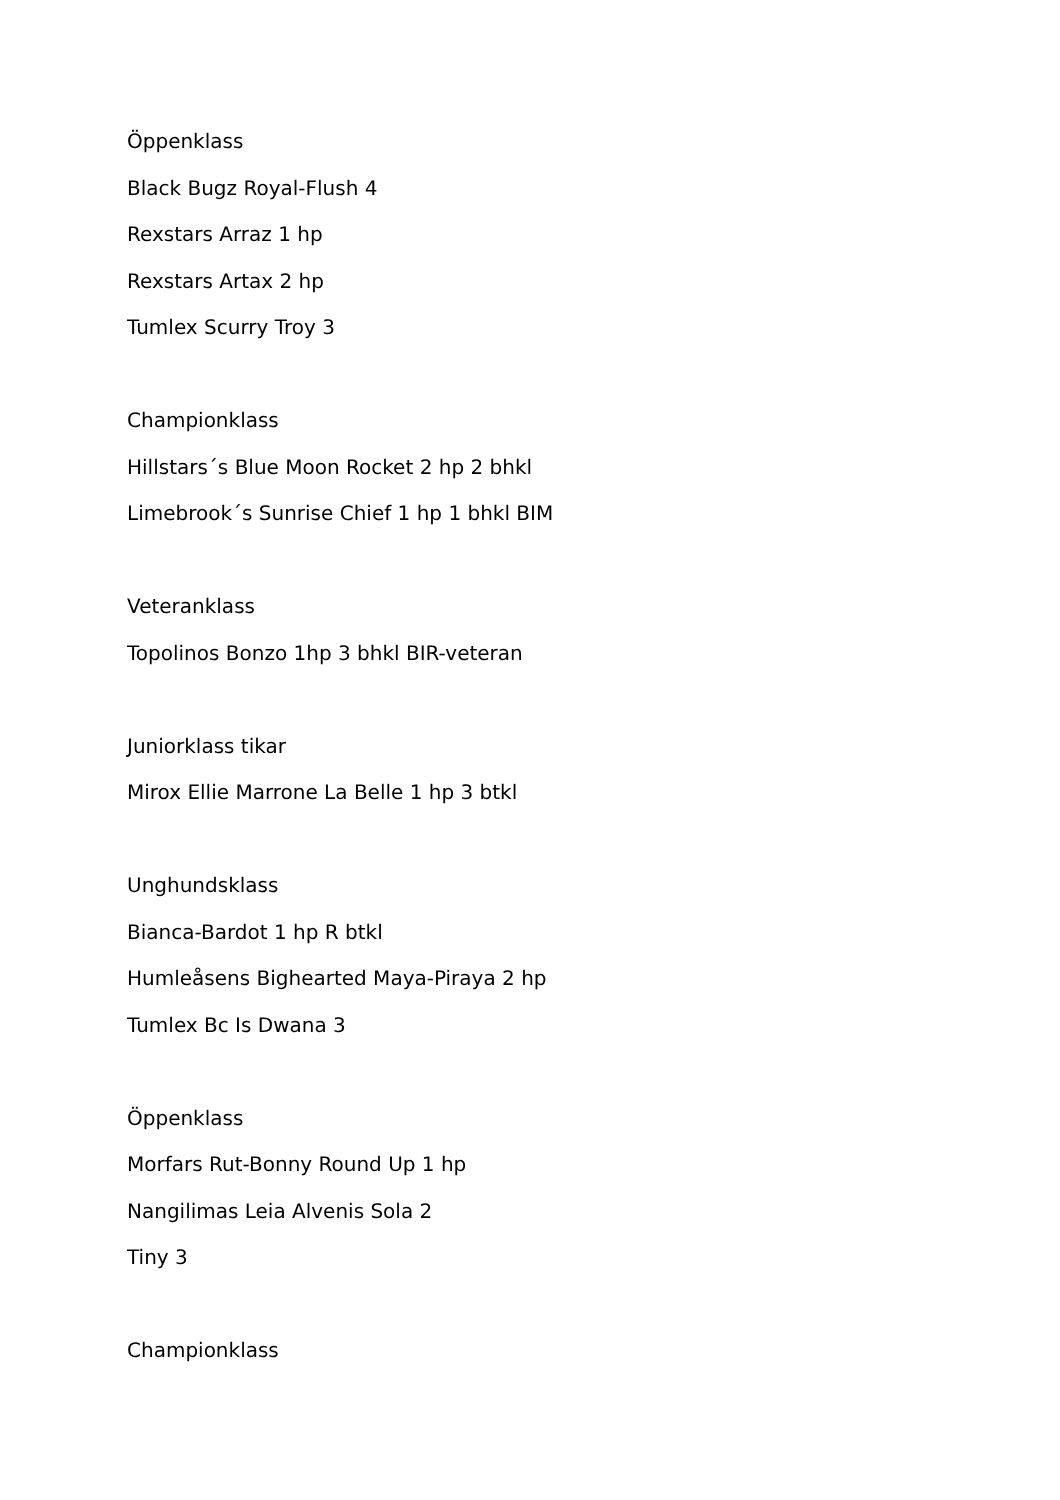Öppenklass
Black Bugz Royal-Flush 4
Rexstars Arraz 1 hp
Rexstars Artax 2 hp
Tumlex Scurry Troy 3
Championklass
Hillstars´s Blue Moon Rocket 2 hp 2 bhkl
Limebrook´s Sunrise Chief 1 hp 1 bhkl BIM
Veteranklass
Topolinos Bonzo 1hp 3 bhkl BIR-veteran
Juniorklass tikar
Mirox Ellie Marrone La Belle 1 hp 3 btkl
Unghundsklass
Bianca-Bardot 1 hp R btkl
Humleåsens Bighearted Maya-Piraya 2 hp
Tumlex Bc Is Dwana 3
Öppenklass
Morfars Rut-Bonny Round Up 1 hp
Nangilimas Leia Alvenis Sola 2
Tiny 3
Championklass